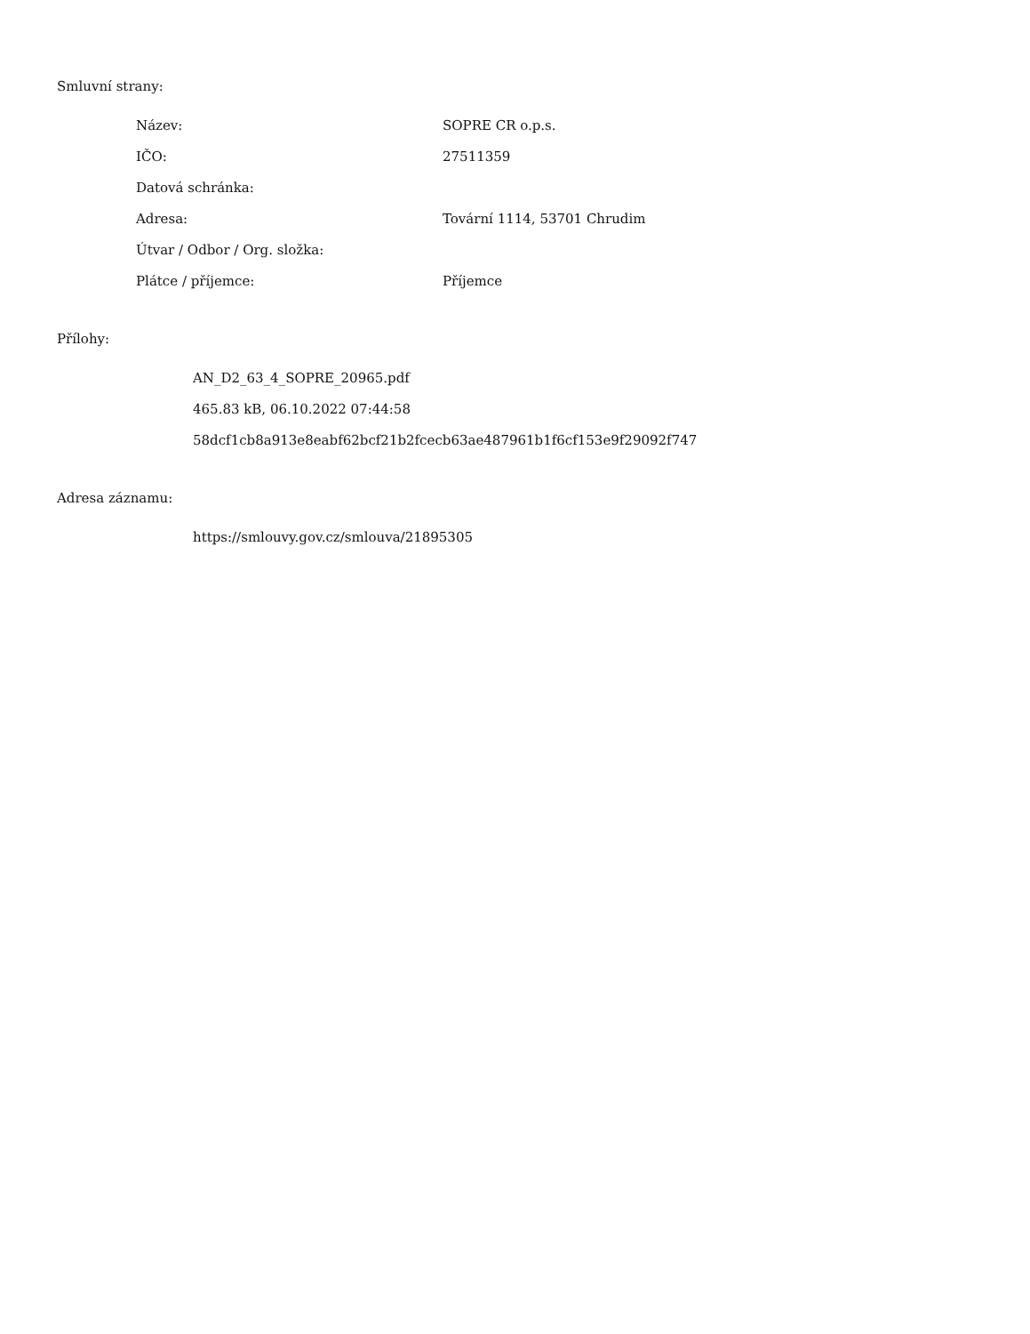Smluvní strany:
| Název: | SOPRE CR o.p.s. |
| IČO: | 27511359 |
| Datová schránka: | |
| Adresa: | Tovární 1114, 53701 Chrudim |
| Útvar / Odbor / Org. složka: | |
| Plátce / příjemce: | Příjemce |
Přílohy:
AN_D2_63_4_SOPRE_20965.pdf
465.83 kB, 06.10.2022 07:44:58
58dcf1cb8a913e8eabf62bcf21b2fcecb63ae487961b1f6cf153e9f29092f747
Adresa záznamu:
https://smlouvy.gov.cz/smlouva/21895305